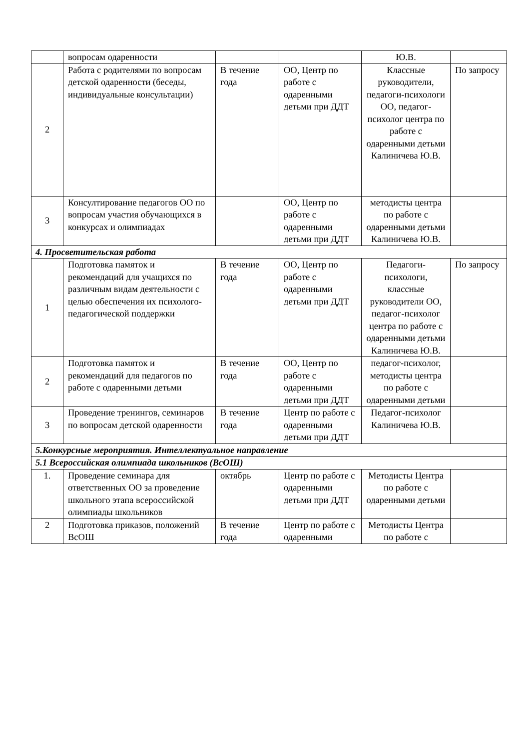| | вопросам одаренности | | | Ю.В. | |
| 2 | Работа с родителями по вопросам детской одаренности (беседы, индивидуальные консультации) | В течение года | ОО, Центр по работе с одаренными детьми при ДДТ | Классные руководители, педагоги-психологи ОО, педагог-психолог центра по работе с одаренными детьми Калиничева Ю.В. | По запросу |
| 3 | Консултирование педагогов ОО по вопросам участия обучающихся в конкурсах и олимпиадах | | ОО, Центр по работе с одаренными детьми при ДДТ | методисты центра по работе с одаренными детьми Калиничева Ю.В. | |
| 4. Просветительская работа | | | | | |
| 1 | Подготовка памяток и рекомендаций для учащихся по различным видам деятельности с целью обеспечения их психолого-педагогической поддержки | В течение года | ОО, Центр по работе с одаренными детьми при ДДТ | Педагоги-психологи, классные руководители ОО, педагог-психолог центра по работе с одаренными детьми Калиничева Ю.В. | По запросу |
| 2 | Подготовка памяток и рекомендаций для педагогов по работе с одаренными детьми | В течение года | ОО, Центр по работе с одаренными детьми при ДДТ | педагог-психолог, методисты центра по работе с одаренными детьми | |
| 3 | Проведение тренингов, семинаров по вопросам детской одаренности | В течение года | Центр по работе с одаренными детьми при ДДТ | Педагог-психолог Калиничева Ю.В. | |
| 5.Конкурсные мероприятия. Интеллектуальное направление | | | | | |
| 5.1 Всероссийская олимпиада школьников (ВсОШ) | | | | | |
| 1. | Проведение семинара для ответственных ОО за проведение школьного этапа всероссийской олимпиады школьников | октябрь | Центр по работе с одаренными детьми при ДДТ | Методисты Центра по работе с одаренными детьми | |
| 2 | Подготовка приказов, положений ВсОШ | В течение года | Центр по работе с одаренными | Методисты Центра по работе с | |